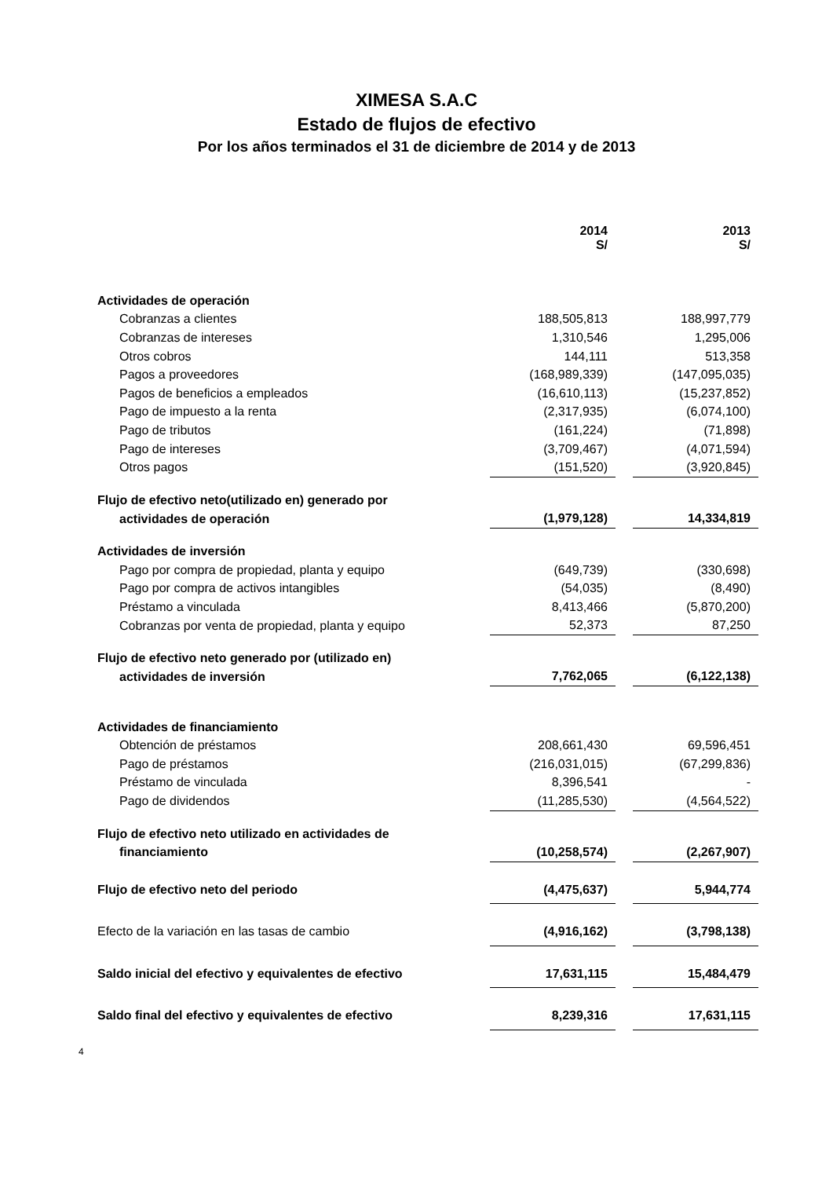XIMESA S.A.C
Estado de flujos de efectivo
Por los años terminados el 31 de diciembre de 2014 y de 2013
| | 2014 S/ | | 2013 S/ |
| Actividades de operación | | | |
| Cobranzas a clientes | 188,505,813 | | 188,997,779 |
| Cobranzas de intereses | 1,310,546 | | 1,295,006 |
| Otros cobros | 144,111 | | 513,358 |
| Pagos a proveedores | (168,989,339) | | (147,095,035) |
| Pagos de beneficios a empleados | (16,610,113) | | (15,237,852) |
| Pago de impuesto a la renta | (2,317,935) | | (6,074,100) |
| Pago de tributos | (161,224) | | (71,898) |
| Pago de intereses | (3,709,467) | | (4,071,594) |
| Otros pagos | (151,520) | | (3,920,845) |
| Flujo de efectivo neto(utilizado en) generado por | | | |
| actividades de operación | (1,979,128) | | 14,334,819 |
| Actividades de inversión | | | |
| Pago por compra de propiedad, planta y equipo | (649,739) | | (330,698) |
| Pago por compra de activos intangibles | (54,035) | | (8,490) |
| Préstamo a vinculada | 8,413,466 | | (5,870,200) |
| Cobranzas por venta de propiedad, planta y equipo | 52,373 | | 87,250 |
| Flujo de efectivo neto generado por (utilizado en) | | | |
| actividades de inversión | 7,762,065 | | (6,122,138) |
| Actividades de financiamiento | | | |
| Obtención de préstamos | 208,661,430 | | 69,596,451 |
| Pago de préstamos | (216,031,015) | | (67,299,836) |
| Préstamo de vinculada | 8,396,541 | | - |
| Pago de dividendos | (11,285,530) | | (4,564,522) |
| Flujo de efectivo neto utilizado en actividades de | | | |
| financiamiento | (10,258,574) | | (2,267,907) |
| Flujo de efectivo neto del periodo | (4,475,637) | | 5,944,774 |
| Efecto de la variación en las tasas de cambio | (4,916,162) | | (3,798,138) |
| Saldo inicial del efectivo y equivalentes de efectivo | 17,631,115 | | 15,484,479 |
| Saldo final del efectivo y equivalentes de efectivo | 8,239,316 | | 17,631,115 |
4